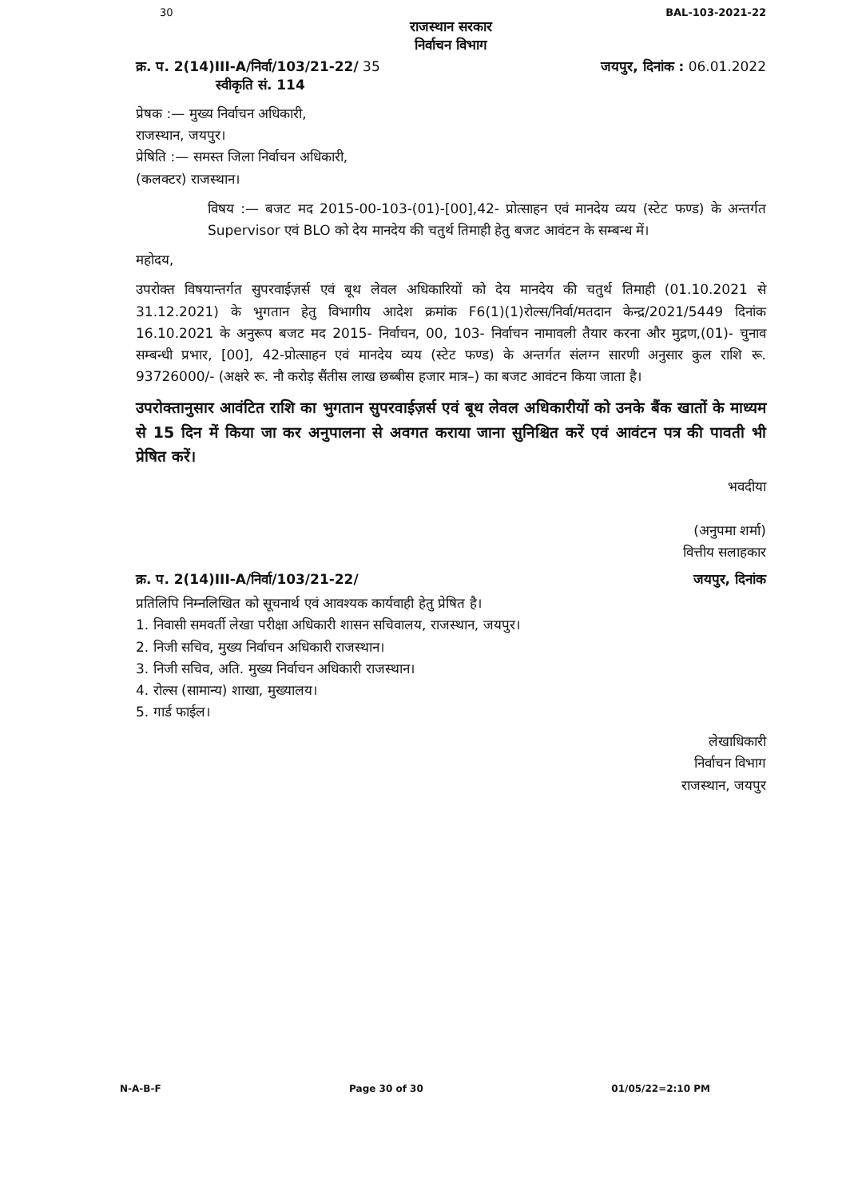30 BAL-103-2021-22
राजस्थान सरकार
निर्वाचन विभाग
क्र. प. 2(14)III-A/निर्वा/103/21-22/ 35
स्वीकृति सं. 114
जयपुर, दिनांक : 06.01.2022
प्रेषक :— मुख्य निर्वाचन अधिकारी,
राजस्थान, जयपुर।
प्रेषिति :— समस्त जिला निर्वाचन अधिकारी,
(कलक्टर) राजस्थान।
विषय :— बजट मद 2015-00-103-(01)-[00],42- प्रोत्साहन एवं मानदेय व्यय (स्टेट फण्ड) के अन्तर्गत Supervisor एवं BLO को देय मानदेय की चतुर्थ तिमाही हेतु बजट आवंटन के सम्बन्ध में।
महोदय,
उपरोक्त विषयान्तर्गत सुपरवाईज़र्स एवं बूथ लेवल अधिकारियों को देय मानदेय की चतुर्थ तिमाही (01.10.2021 से 31.12.2021) के भुगतान हेतु विभागीय आदेश क्रमांक F6(1)(1)रोल्स/निर्वा/मतदान केन्द्र/2021/5449 दिनांक 16.10.2021 के अनुरूप बजट मद 2015- निर्वाचन, 00, 103- निर्वाचन नामावली तैयार करना और मुद्रण,(01)- चुनाव सम्बन्धी प्रभार, [00], 42-प्रोत्साहन एवं मानदेय व्यय (स्टेट फण्ड) के अन्तर्गत संलग्न सारणी अनुसार कुल राशि रू. 93726000/- (अक्षरे रू. नौ करोड़ सैंतीस लाख छब्बीस हजार मात्र–) का बजट आवंटन किया जाता है।
उपरोक्तानुसार आवंटित राशि का भुगतान सुपरवाईज़र्स एवं बूथ लेवल अधिकारीयों को उनके बैंक खातों के माध्यम से 15 दिन में किया जा कर अनुपालना से अवगत कराया जाना सुनिश्चित करें एवं आवंटन पत्र की पावती भी प्रेषित करें।
भवदीया
(अनुपमा शर्मा)
वित्तीय सलाहकार
क्र. प. 2(14)III-A/निर्वा/103/21-22/ जयपुर, दिनांक
प्रतिलिपि निम्नलिखित को सूचनार्थ एवं आवश्यक कार्यवाही हेतु प्रेषित है।
1. निवासी समवर्ती लेखा परीक्षा अधिकारी शासन सचिवालय, राजस्थान, जयपुर।
2. निजी सचिव, मुख्य निर्वाचन अधिकारी राजस्थान।
3. निजी सचिव, अति. मुख्य निर्वाचन अधिकारी राजस्थान।
4. रोल्स (सामान्य) शाखा, मुख्यालय।
5. गार्ड फाईल।
लेखाधिकारी
निर्वाचन विभाग
राजस्थान, जयपुर
N-A-B-F Page 30 of 30 01/05/22=2:10 PM